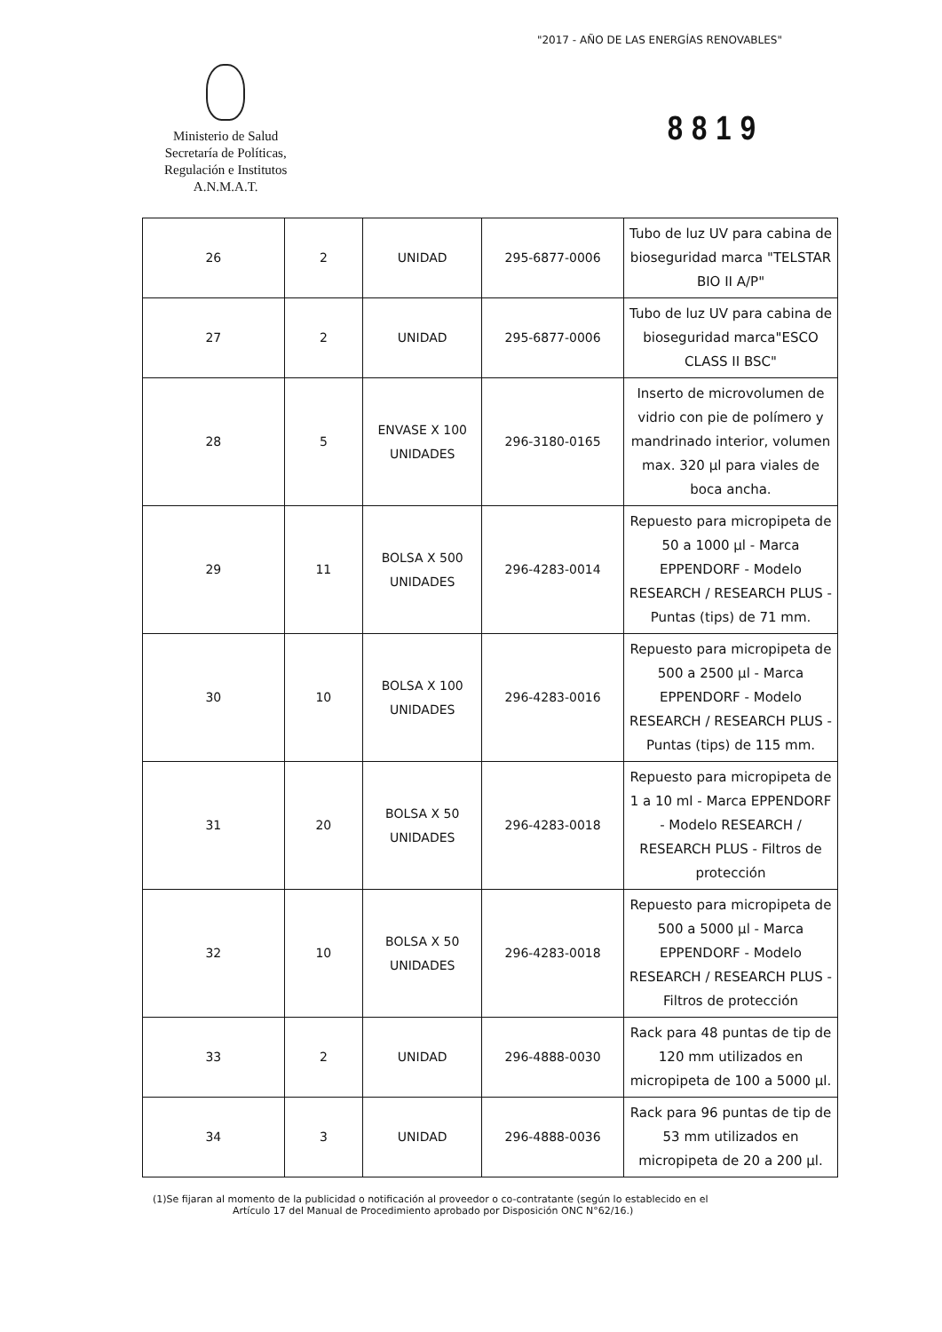"2017 - AÑO DE LAS ENERGÍAS RENOVABLES"
Ministerio de Salud
Secretaría de Políticas,
Regulación e Institutos
A.N.M.A.T.
8819
| 26 | 2 | UNIDAD | 295-6877-0006 | Tubo de luz UV para cabina de bioseguridad marca "TELSTAR BIO II A/P" |
| 27 | 2 | UNIDAD | 295-6877-0006 | Tubo de luz UV para cabina de bioseguridad marca"ESCO CLASS II BSC" |
| 28 | 5 | ENVASE X 100 UNIDADES | 296-3180-0165 | Inserto de microvolumen de vidrio con pie de polímero y mandrinado interior, volumen max. 320 µl para viales de boca ancha. |
| 29 | 11 | BOLSA X 500 UNIDADES | 296-4283-0014 | Repuesto para micropipeta de 50 a 1000 µl - Marca EPPENDORF - Modelo RESEARCH / RESEARCH PLUS - Puntas (tips) de 71 mm. |
| 30 | 10 | BOLSA X 100 UNIDADES | 296-4283-0016 | Repuesto para micropipeta de 500 a 2500 µl - Marca EPPENDORF - Modelo RESEARCH / RESEARCH PLUS - Puntas (tips) de 115 mm. |
| 31 | 20 | BOLSA X 50 UNIDADES | 296-4283-0018 | Repuesto para micropipeta de 1 a 10 ml - Marca EPPENDORF - Modelo RESEARCH / RESEARCH PLUS - Filtros de protección |
| 32 | 10 | BOLSA X 50 UNIDADES | 296-4283-0018 | Repuesto para micropipeta de 500 a 5000 µl - Marca EPPENDORF - Modelo RESEARCH / RESEARCH PLUS - Filtros de protección |
| 33 | 2 | UNIDAD | 296-4888-0030 | Rack para 48 puntas de tip de 120 mm utilizados en micropipeta de 100 a 5000 µl. |
| 34 | 3 | UNIDAD | 296-4888-0036 | Rack para 96 puntas de tip de 53 mm utilizados en micropipeta de 20 a 200 µl. |
(1)Se fijaran al momento de la publicidad o notificación al proveedor o co-contratante (según lo establecido en el
Artículo 17 del Manual de Procedimiento aprobado por Disposición ONC N°62/16.)